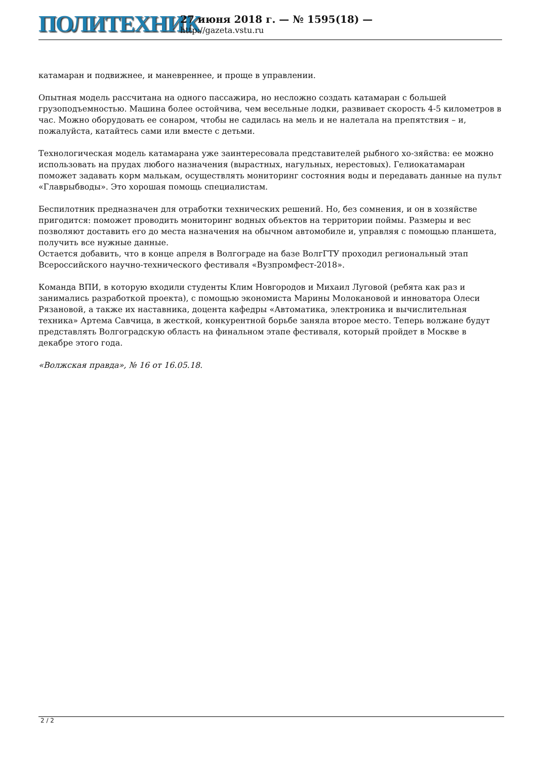ПОЛИТЕХНИК
27 июня 2018 г. — № 1595(18) —
http://gazeta.vstu.ru
катамаран и подвижнее, и маневреннее, и проще в управлении.
Опытная модель рассчитана на одного пассажира, но несложно создать катамаран с большей грузоподъемностью. Машина более остойчива, чем весельные лодки, развивает скорость 4-5 километров в час. Можно оборудовать ее сонаром, чтобы не садилась на мель и не налетала на препятствия – и, пожалуйста, катайтесь сами или вместе с детьми.
Технологическая модель катамарана уже заинтересовала представителей рыбного хо-зяйства: ее можно использовать на прудах любого назначения (вырастных, нагульных, нерестовых). Гелиокатамаран поможет задавать корм малькам, осуществлять мониторинг состояния воды и передавать данные на пульт «Главрыбводы». Это хорошая помощь специалистам.
Беспилотник предназначен для отработки технических решений. Но, без сомнения, и он в хозяйстве пригодится: поможет проводить мониторинг водных объектов на территории поймы. Размеры и вес позволяют доставить его до места назначения на обычном автомобиле и, управляя с помощью планшета, получить все нужные данные.
Остается добавить, что в конце апреля в Волгограде на базе ВолгГТУ проходил региональный этап Всероссийского научно-технического фестиваля «Вузпромфест-2018».
Команда ВПИ, в которую входили студенты Клим Новгородов и Михаил Луговой (ребята как раз и занимались разработкой проекта), с помощью экономиста Марины Молокановой и инноватора Олеси Рязановой, а также их наставника, доцента кафедры «Автоматика, электроника и вычислительная техника» Артема Савчица, в жесткой, конкурентной борьбе заняла второе место. Теперь волжане будут представлять Волгоградскую область на финальном этапе фестиваля, который пройдет в Москве в декабре этого года.
«Волжская правда», № 16 от 16.05.18.
2 / 2